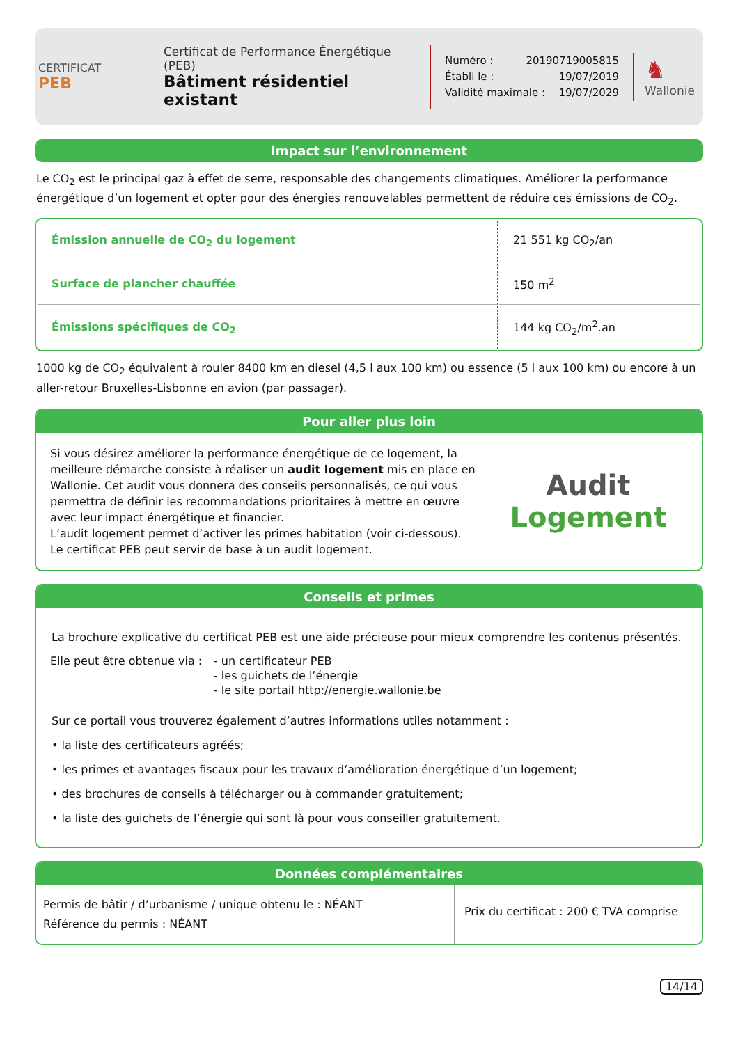CERTIFICAT
PEB
Certificat de Performance Énergétique (PEB)
Bâtiment résidentiel existant
Numéro : 20190719005815
Établi le : 19/07/2019
Validité maximale : 19/07/2029
♞
Wallonie
Impact sur l’environnement
Le CO<sub>2</sub> est le principal gaz à effet de serre, responsable des changements climatiques. Améliorer la performance énergétique d’un logement et opter pour des énergies renouvelables permettent de réduire ces émissions de CO<sub>2</sub>.
| Émission annuelle de CO<sub>2</sub> du logement | 21 551 kg CO<sub>2</sub>/an |
| Surface de plancher chauffée | 150 m<sup>2</sup> |
| Émissions spécifiques de CO<sub>2</sub> | 144 kg CO<sub>2</sub>/m<sup>2</sup>.an |
1000 kg de CO<sub>2</sub> équivalent à rouler 8400 km en diesel (4,5 l aux 100 km) ou essence (5 l aux 100 km) ou encore à un aller-retour Bruxelles-Lisbonne en avion (par passager).
Pour aller plus loin
Si vous désirez améliorer la performance énergétique de ce logement, la meilleure démarche consiste à réaliser un audit logement mis en place en Wallonie. Cet audit vous donnera des conseils personnalisés, ce qui vous permettra de définir les recommandations prioritaires à mettre en œuvre avec leur impact énergétique et financier.
L’audit logement permet d’activer les primes habitation (voir ci-dessous).
Le certificat PEB peut servir de base à un audit logement.
Audit
Logement
Conseils et primes
La brochure explicative du certificat PEB est une aide précieuse pour mieux comprendre les contenus présentés.
Elle peut être obtenue via :
- un certificateur PEB
- les guichets de l’énergie
- le site portail http://energie.wallonie.be
Sur ce portail vous trouverez également d’autres informations utiles notamment :
• la liste des certificateurs agréés;
• les primes et avantages fiscaux pour les travaux d’amélioration énergétique d’un logement;
• des brochures de conseils à télécharger ou à commander gratuitement;
• la liste des guichets de l’énergie qui sont là pour vous conseiller gratuitement.
Données complémentaires
Permis de bâtir / d’urbanisme / unique obtenu le : NÉANT
Référence du permis : NÉANT
Prix du certificat : 200 € TVA comprise
14/14